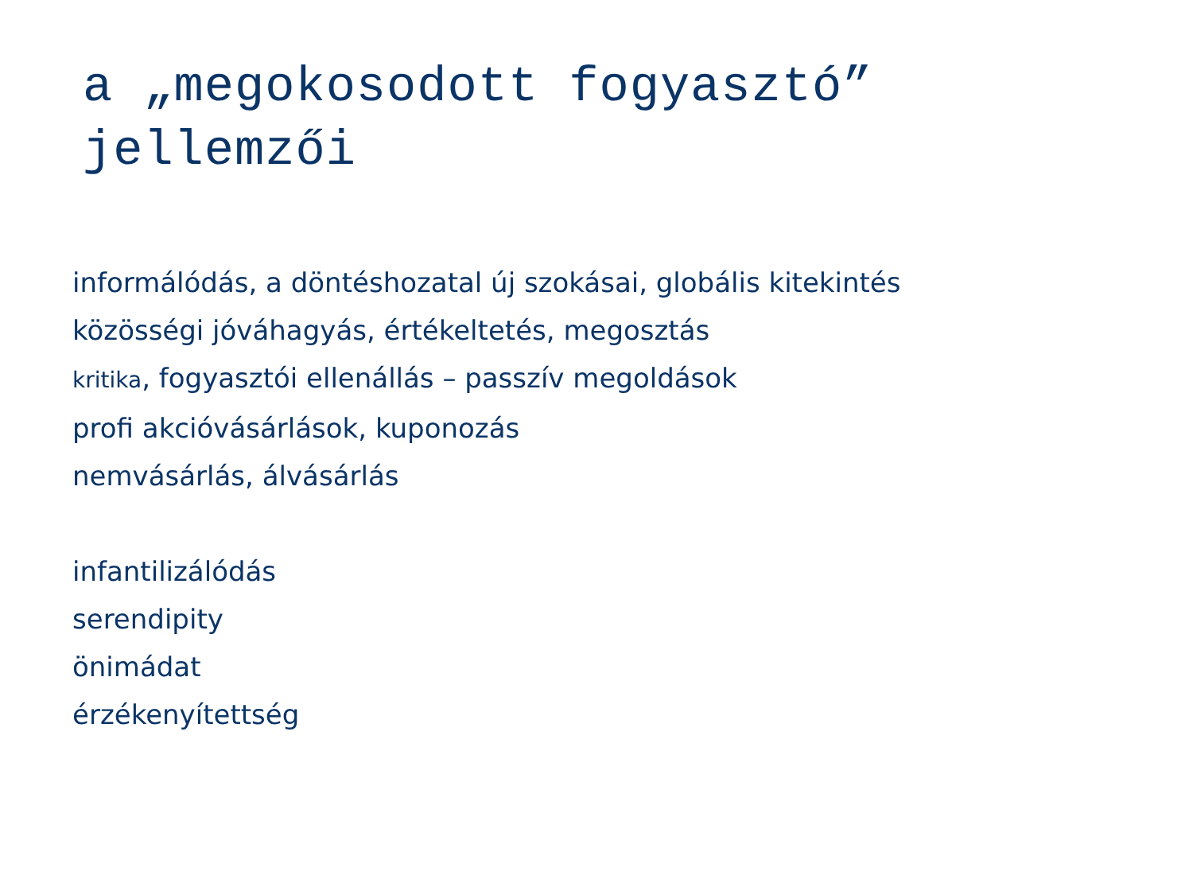a „megokosodott fogyasztó”
jellemzői
informálódás, a döntéshozatal új szokásai, globális kitekintés
közösségi jóváhagyás, értékeltetés, megosztás
kritika, fogyasztói ellenállás – passzív megoldások
profi akcióvásárlások, kuponozás
nemvásárlás, álvásárlás
infantilizálódás
serendipity
önimádat
érzékenyítettség